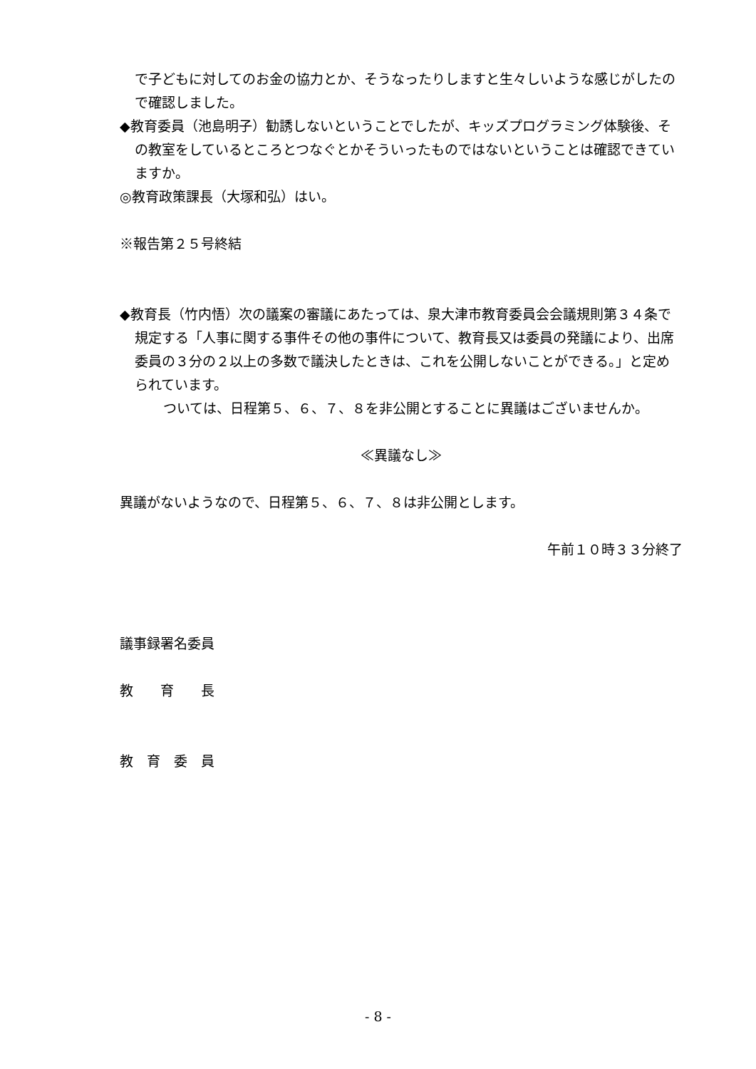で子どもに対してのお金の協力とか、そうなったりしますと生々しいような感じがしたので確認しました。
◆教育委員（池島明子）勧誘しないということでしたが、キッズプログラミング体験後、その教室をしているところとつなぐとかそういったものではないということは確認できていますか。
◎教育政策課長（大塚和弘）はい。
※報告第２５号終結
◆教育長（竹内悟）次の議案の審議にあたっては、泉大津市教育委員会会議規則第３４条で規定する「人事に関する事件その他の事件について、教育長又は委員の発議により、出席委員の３分の２以上の多数で議決したときは、これを公開しないことができる。」と定められています。
ついては、日程第５、６、７、８を非公開とすることに異議はございませんか。
≪異議なし≫
異議がないようなので、日程第５、６、７、８は非公開とします。
午前１０時３３分終了
議事録署名委員
教　　育　　長
教　育　委　員
- 8 -